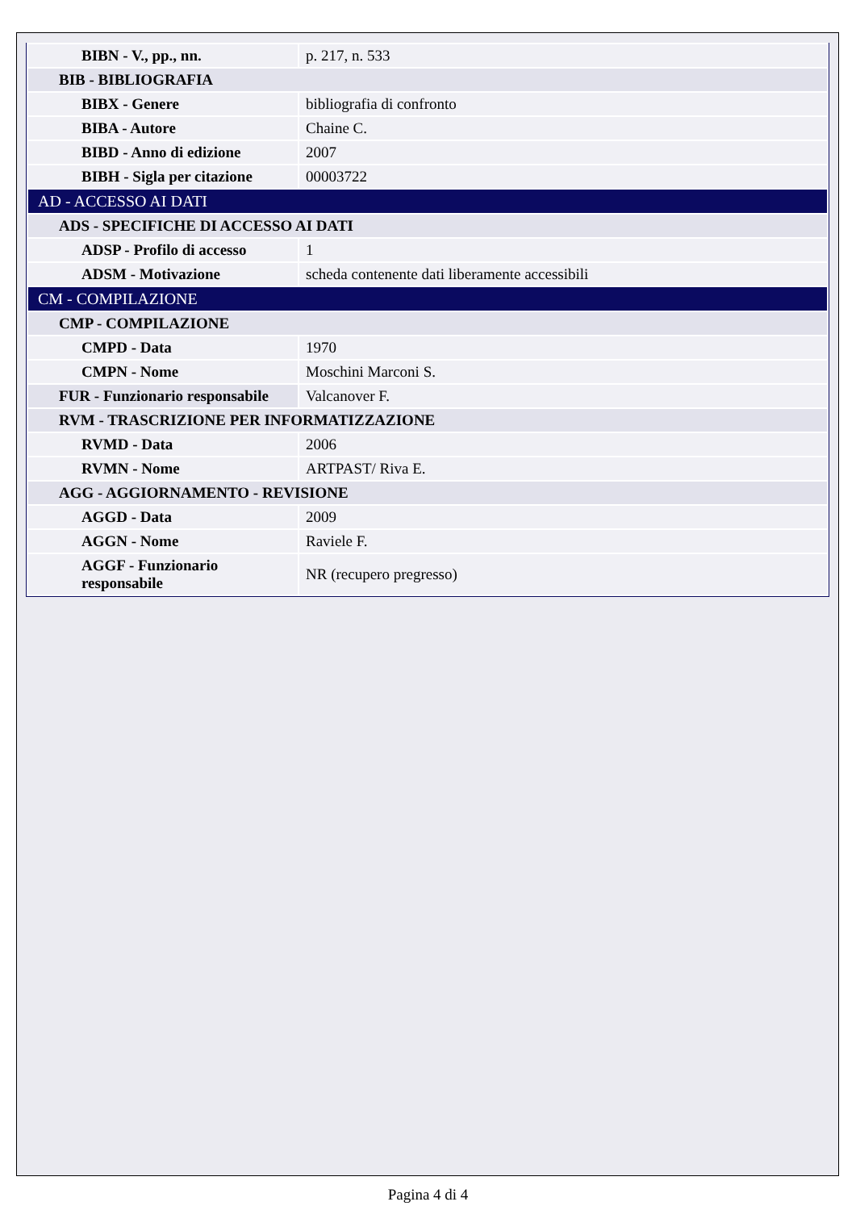| BIBN - V., pp., nn. | p. 217, n. 533 |
| BIB - BIBLIOGRAFIA | |
| BIBX - Genere | bibliografia di confronto |
| BIBA - Autore | Chaine C. |
| BIBD - Anno di edizione | 2007 |
| BIBH - Sigla per citazione | 00003722 |
| AD - ACCESSO AI DATI | |
| ADS - SPECIFICHE DI ACCESSO AI DATI | |
| ADSP - Profilo di accesso | 1 |
| ADSM - Motivazione | scheda contenente dati liberamente accessibili |
| CM - COMPILAZIONE | |
| CMP - COMPILAZIONE | |
| CMPD - Data | 1970 |
| CMPN - Nome | Moschini Marconi S. |
| FUR - Funzionario responsabile | Valcanover F. |
| RVM - TRASCRIZIONE PER INFORMATIZZAZIONE | |
| RVMD - Data | 2006 |
| RVMN - Nome | ARTPAST/ Riva E. |
| AGG - AGGIORNAMENTO - REVISIONE | |
| AGGD - Data | 2009 |
| AGGN - Nome | Raviele F. |
| AGGF - Funzionario responsabile | NR (recupero pregresso) |
Pagina 4 di 4